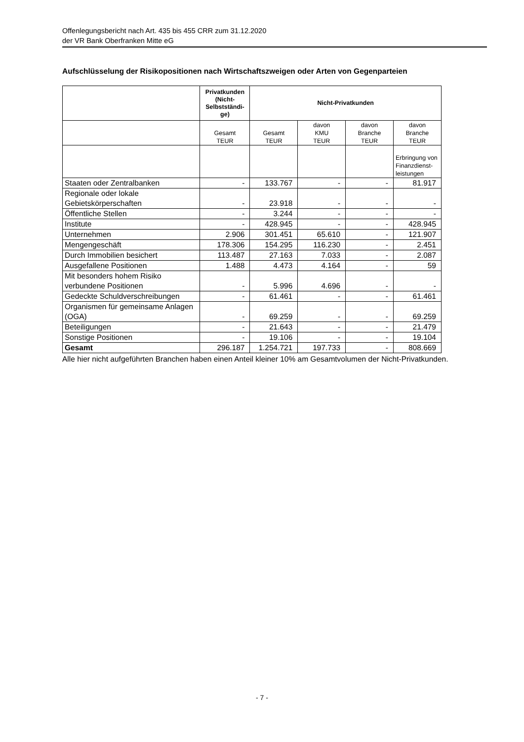Offenlegungsbericht nach Art. 435 bis 455 CRR zum 31.12.2020
der VR Bank Oberfranken Mitte eG
Aufschlüsselung der Risikopositionen nach Wirtschaftszweigen oder Arten von Gegenparteien
| | Privatkunden (Nicht-Selbstständi-ge) | Nicht-Privatkunden | | | |
| --- | --- | --- | --- | --- | --- |
| | Gesamt TEUR | Gesamt TEUR | davon KMU TEUR | davon Branche TEUR | davon Branche TEUR |
| | | | | | Erbringung von Finanzdienst-leistungen |
| Staaten oder Zentralbanken | - | 133.767 | - | - | 81.917 |
| Regionale oder lokale Gebietskörperschaften | - | 23.918 | - | - | - |
| Öffentliche Stellen | - | 3.244 | - | - | - |
| Institute | - | 428.945 | - | - | 428.945 |
| Unternehmen | 2.906 | 301.451 | 65.610 | - | 121.907 |
| Mengengeschäft | 178.306 | 154.295 | 116.230 | - | 2.451 |
| Durch Immobilien besichert | 113.487 | 27.163 | 7.033 | - | 2.087 |
| Ausgefallene Positionen | 1.488 | 4.473 | 4.164 | - | 59 |
| Mit besonders hohem Risiko verbundene Positionen | - | 5.996 | 4.696 | - | - |
| Gedeckte Schuldverschreibungen | - | 61.461 | - | - | 61.461 |
| Organismen für gemeinsame Anlagen (OGA) | - | 69.259 | - | - | 69.259 |
| Beteiligungen | - | 21.643 | - | - | 21.479 |
| Sonstige Positionen | - | 19.106 | - | - | 19.104 |
| Gesamt | 296.187 | 1.254.721 | 197.733 | - | 808.669 |
Alle hier nicht aufgeführten Branchen haben einen Anteil kleiner 10% am Gesamtvolumen der Nicht-Privatkunden.
- 7 -